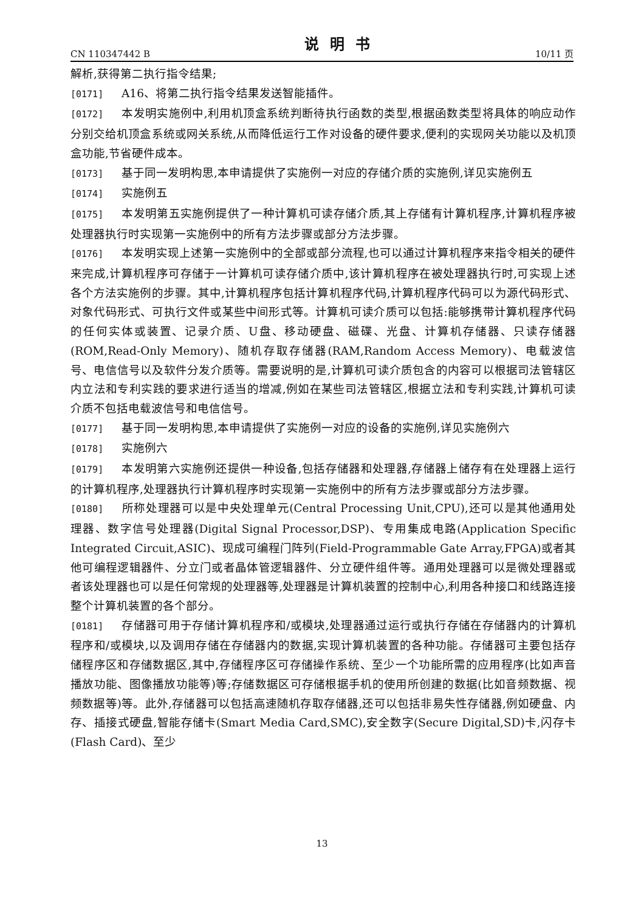CN 110347442 B 说明书 10/11 页
解析,获得第二执行指令结果;
[0171] A16、将第二执行指令结果发送智能插件。
[0172] 本发明实施例中,利用机顶盒系统判断待执行函数的类型,根据函数类型将具体的响应动作分别交给机顶盒系统或网关系统,从而降低运行工作对设备的硬件要求,便利的实现网关功能以及机顶盒功能,节省硬件成本。
[0173] 基于同一发明构思,本申请提供了实施例一对应的存储介质的实施例,详见实施例五
[0174] 实施例五
[0175] 本发明第五实施例提供了一种计算机可读存储介质,其上存储有计算机程序,计算机程序被处理器执行时实现第一实施例中的所有方法步骤或部分方法步骤。
[0176] 本发明实现上述第一实施例中的全部或部分流程,也可以通过计算机程序来指令相关的硬件来完成,计算机程序可存储于一计算机可读存储介质中,该计算机程序在被处理器执行时,可实现上述各个方法实施例的步骤。其中,计算机程序包括计算机程序代码,计算机程序代码可以为源代码形式、对象代码形式、可执行文件或某些中间形式等。计算机可读介质可以包括:能够携带计算机程序代码的任何实体或装置、记录介质、U盘、移动硬盘、磁碟、光盘、计算机存储器、只读存储器(ROM,Read-Only Memory)、随机存取存储器(RAM,Random Access Memory)、电载波信号、电信信号以及软件分发介质等。需要说明的是,计算机可读介质包含的内容可以根据司法管辖区内立法和专利实践的要求进行适当的增减,例如在某些司法管辖区,根据立法和专利实践,计算机可读介质不包括电载波信号和电信信号。
[0177] 基于同一发明构思,本申请提供了实施例一对应的设备的实施例,详见实施例六
[0178] 实施例六
[0179] 本发明第六实施例还提供一种设备,包括存储器和处理器,存储器上储存有在处理器上运行的计算机程序,处理器执行计算机程序时实现第一实施例中的所有方法步骤或部分方法步骤。
[0180] 所称处理器可以是中央处理单元(Central Processing Unit,CPU),还可以是其他通用处理器、数字信号处理器(Digital Signal Processor,DSP)、专用集成电路(Application Specific Integrated Circuit,ASIC)、现成可编程门阵列(Field-Programmable Gate Array,FPGA)或者其他可编程逻辑器件、分立门或者晶体管逻辑器件、分立硬件组件等。通用处理器可以是微处理器或者该处理器也可以是任何常规的处理器等,处理器是计算机装置的控制中心,利用各种接口和线路连接整个计算机装置的各个部分。
[0181] 存储器可用于存储计算机程序和/或模块,处理器通过运行或执行存储在存储器内的计算机程序和/或模块,以及调用存储在存储器内的数据,实现计算机装置的各种功能。存储器可主要包括存储程序区和存储数据区,其中,存储程序区可存储操作系统、至少一个功能所需的应用程序(比如声音播放功能、图像播放功能等)等;存储数据区可存储根据手机的使用所创建的数据(比如音频数据、视频数据等)等。此外,存储器可以包括高速随机存取存储器,还可以包括非易失性存储器,例如硬盘、内存、插接式硬盘,智能存储卡(Smart Media Card,SMC),安全数字(Secure Digital,SD)卡,闪存卡(Flash Card)、至少
13